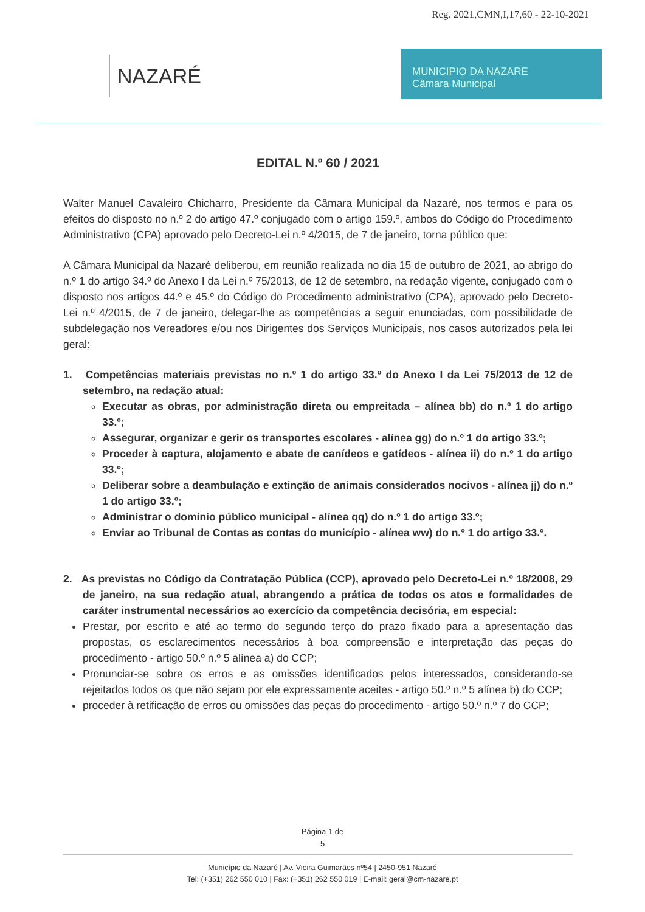Reg. 2021,CMN,I,17,60 - 22-10-2021
NAZARÉ
MUNICIPIO DA NAZARE
Câmara Municipal
EDITAL N.º 60 / 2021
Walter Manuel Cavaleiro Chicharro, Presidente da Câmara Municipal da Nazaré, nos termos e para os efeitos do disposto no n.º 2 do artigo 47.º conjugado com o artigo 159.º, ambos do Código do Procedimento Administrativo (CPA) aprovado pelo Decreto-Lei n.º 4/2015, de 7 de janeiro, torna público que:
A Câmara Municipal da Nazaré deliberou, em reunião realizada no dia 15 de outubro de 2021, ao abrigo do n.º 1 do artigo 34.º do Anexo I da Lei n.º 75/2013, de 12 de setembro, na redação vigente, conjugado com o disposto nos artigos 44.º e 45.º do Código do Procedimento administrativo (CPA), aprovado pelo Decreto-Lei n.º 4/2015, de 7 de janeiro, delegar-lhe as competências a seguir enunciadas, com possibilidade de subdelegação nos Vereadores e/ou nos Dirigentes dos Serviços Municipais, nos casos autorizados pela lei geral:
1. Competências materiais previstas no n.º 1 do artigo 33.º do Anexo I da Lei 75/2013 de 12 de setembro, na redação atual:
Executar as obras, por administração direta ou empreitada – alínea bb) do n.º 1 do artigo 33.º;
Assegurar, organizar e gerir os transportes escolares - alínea gg) do n.º 1 do artigo 33.º;
Proceder à captura, alojamento e abate de canídeos e gatídeos - alínea ii) do n.º 1 do artigo 33.º;
Deliberar sobre a deambulação e extinção de animais considerados nocivos - alínea jj) do n.º 1 do artigo 33.º;
Administrar o domínio público municipal - alínea qq) do n.º 1 do artigo 33.º;
Enviar ao Tribunal de Contas as contas do município - alínea ww) do n.º 1 do artigo 33.º.
2. As previstas no Código da Contratação Pública (CCP), aprovado pelo Decreto-Lei n.º 18/2008, 29 de janeiro, na sua redação atual, abrangendo a prática de todos os atos e formalidades de caráter instrumental necessários ao exercício da competência decisória, em especial:
Prestar, por escrito e até ao termo do segundo terço do prazo fixado para a apresentação das propostas, os esclarecimentos necessários à boa compreensão e interpretação das peças do procedimento - artigo 50.º n.º 5 alínea a) do CCP;
Pronunciar-se sobre os erros e as omissões identificados pelos interessados, considerando-se rejeitados todos os que não sejam por ele expressamente aceites - artigo 50.º n.º 5 alínea b) do CCP;
proceder à retificação de erros ou omissões das peças do procedimento - artigo 50.º n.º 7 do CCP;
Página 1 de
5
Município da Nazaré | Av. Vieira Guimarães nº54 | 2450-951 Nazaré
Tel: (+351) 262 550 010 | Fax: (+351) 262 550 019 | E-mail: geral@cm-nazare.pt